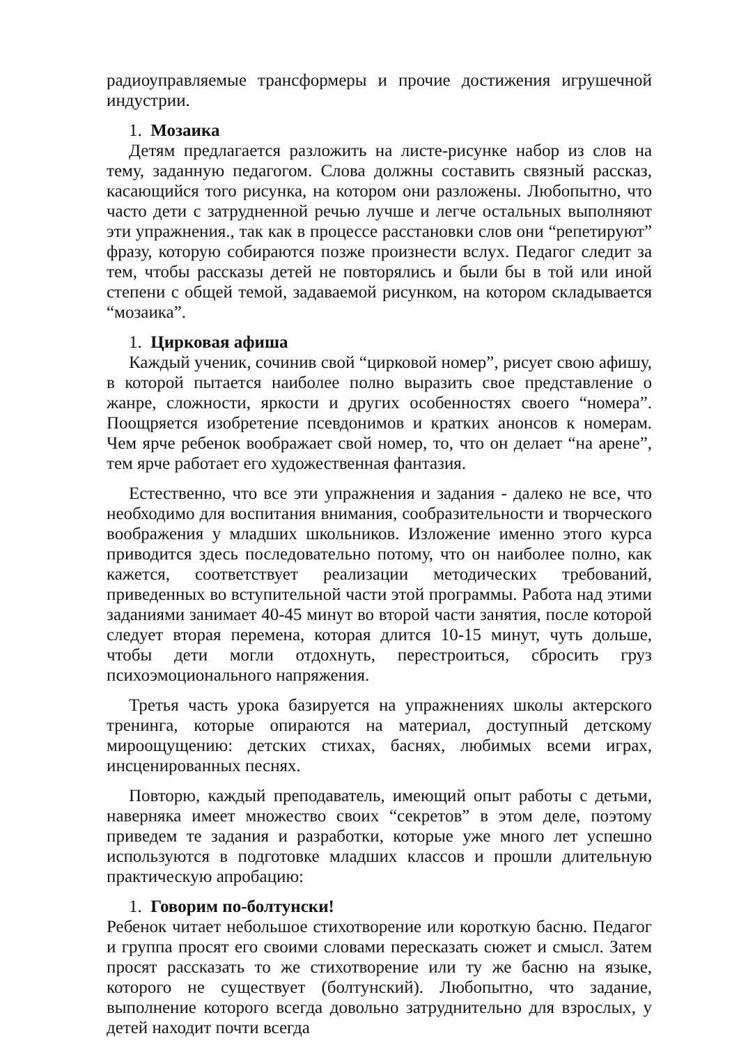радиоуправляемые трансформеры и прочие достижения игрушечной индустрии.
1. Мозаика
Детям предлагается разложить на листе-рисунке набор из слов на тему, заданную педагогом. Слова должны составить связный рассказ, касающийся того рисунка, на котором они разложены. Любопытно, что часто дети с затрудненной речью лучше и легче остальных выполняют эти упражнения., так как в процессе расстановки слов они “репетируют” фразу, которую собираются позже произнести вслух. Педагог следит за тем, чтобы рассказы детей не повторялись и были бы в той или иной степени с общей темой, задаваемой рисунком, на котором складывается “мозаика”.
1. Цирковая афиша
Каждый ученик, сочинив свой “цирковой номер”, рисует свою афишу, в которой пытается наиболее полно выразить свое представление о жанре, сложности, яркости и других особенностях своего “номера”. Поощряется изобретение псевдонимов и кратких анонсов к номерам. Чем ярче ребенок воображает свой номер, то, что он делает “на арене”, тем ярче работает его художественная фантазия.
Естественно, что все эти упражнения и задания - далеко не все, что необходимо для воспитания внимания, сообразительности и творческого воображения у младших школьников. Изложение именно этого курса приводится здесь последовательно потому, что он наиболее полно, как кажется, соответствует реализации методических требований, приведенных во вступительной части этой программы. Работа над этими заданиями занимает 40-45 минут во второй части занятия, после которой следует вторая перемена, которая длится 10-15 минут, чуть дольше, чтобы дети могли отдохнуть, перестроиться, сбросить груз психоэмоционального напряжения.
Третья часть урока базируется на упражнениях школы актерского тренинга, которые опираются на материал, доступный детскому мироощущению: детских стихах, баснях, любимых всеми играх, инсценированных песнях.
Повторю, каждый преподаватель, имеющий опыт работы с детьми, наверняка имеет множество своих “секретов” в этом деле, поэтому приведем те задания и разработки, которые уже много лет успешно используются в подготовке младших классов и прошли длительную практическую апробацию:
1. Говорим по-болтунски!
Ребенок читает небольшое стихотворение или короткую басню. Педагог и группа просят его своими словами пересказать сюжет и смысл. Затем просят рассказать то же стихотворение или ту же басню на языке, которого не существует (болтунский). Любопытно, что задание, выполнение которого всегда довольно затруднительно для взрослых, у детей находит почти всегда